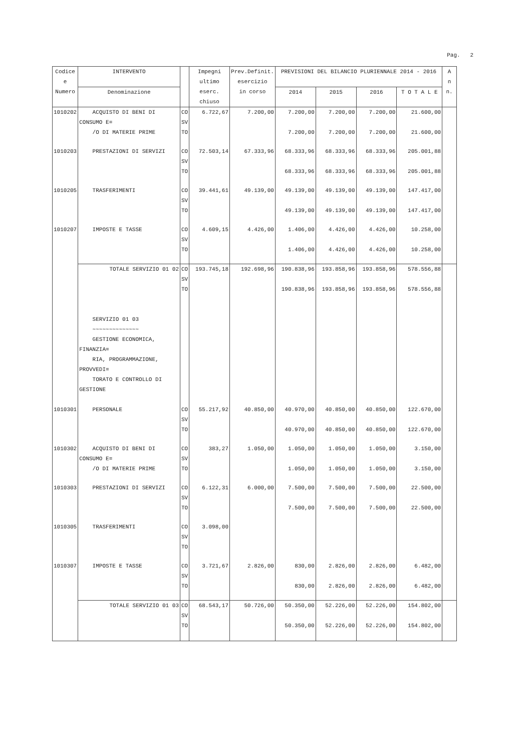Pag. 2
| Codice e Numero | INTERVENTO | | Impegni ultimo eserc. chiuso | Prev.Definit. esercizio in corso | PREVISIONI DEL BILANCIO PLURIENNALE 2014 - 2016 | | | | A n n. |
| --- | --- | --- | --- | --- | --- | --- | --- | --- | --- |
| | Denominazione | | | | 2014 | 2015 | 2016 | T O T A L E | |
| 1010202 | ACQUISTO DI BENI DI CONSUMO E= /O DI MATERIE PRIME | CO SV TO | 6.722,67 | 7.200,00 | 7.200,00 7.200,00 | 7.200,00 7.200,00 | 7.200,00 7.200,00 | 21.600,00 21.600,00 | |
| 1010203 | PRESTAZIONI DI SERVIZI | CO SV TO | 72.503,14 | 67.333,96 | 68.333,96 68.333,96 | 68.333,96 68.333,96 | 68.333,96 68.333,96 | 205.001,88 205.001,88 | |
| 1010205 | TRASFERIMENTI | CO SV TO | 39.441,61 | 49.139,00 | 49.139,00 49.139,00 | 49.139,00 49.139,00 | 49.139,00 49.139,00 | 147.417,00 147.417,00 | |
| 1010207 | IMPOSTE E TASSE | CO SV TO | 4.609,15 | 4.426,00 | 1.406,00 1.406,00 | 4.426,00 4.426,00 | 4.426,00 4.426,00 | 10.258,00 10.258,00 | |
| | TOTALE SERVIZIO 01 02 | CO SV TO | 193.745,18 | 192.698,96 | 190.838,96 190.838,96 | 193.858,96 193.858,96 | 193.858,96 193.858,96 | 578.556,88 578.556,88 | |
| | SERVIZIO 01 03 ~~~~~~~~~~~~~~ GESTIONE ECONOMICA, FINANZIA= RIA, PROGRAMMAZIONE, PROVVEDI= TORATO E CONTROLLO DI GESTIONE | | | | | | | | |
| 1010301 | PERSONALE | CO SV TO | 55.217,92 | 40.850,00 | 40.970,00 40.970,00 | 40.850,00 40.850,00 | 40.850,00 40.850,00 | 122.670,00 122.670,00 | |
| 1010302 | ACQUISTO DI BENI DI CONSUMO E= /O DI MATERIE PRIME | CO SV TO | 383,27 | 1.050,00 | 1.050,00 1.050,00 | 1.050,00 1.050,00 | 1.050,00 1.050,00 | 3.150,00 3.150,00 | |
| 1010303 | PRESTAZIONI DI SERVIZI | CO SV TO | 6.122,31 | 6.000,00 | 7.500,00 7.500,00 | 7.500,00 7.500,00 | 7.500,00 7.500,00 | 22.500,00 22.500,00 | |
| 1010305 | TRASFERIMENTI | CO SV TO | 3.098,00 | | | | | | |
| 1010307 | IMPOSTE E TASSE | CO SV TO | 3.721,67 | 2.826,00 | 830,00 830,00 | 2.826,00 2.826,00 | 2.826,00 2.826,00 | 6.482,00 6.482,00 | |
| | TOTALE SERVIZIO 01 03 | CO SV TO | 68.543,17 | 50.726,00 | 50.350,00 50.350,00 | 52.226,00 52.226,00 | 52.226,00 52.226,00 | 154.802,00 154.802,00 | |